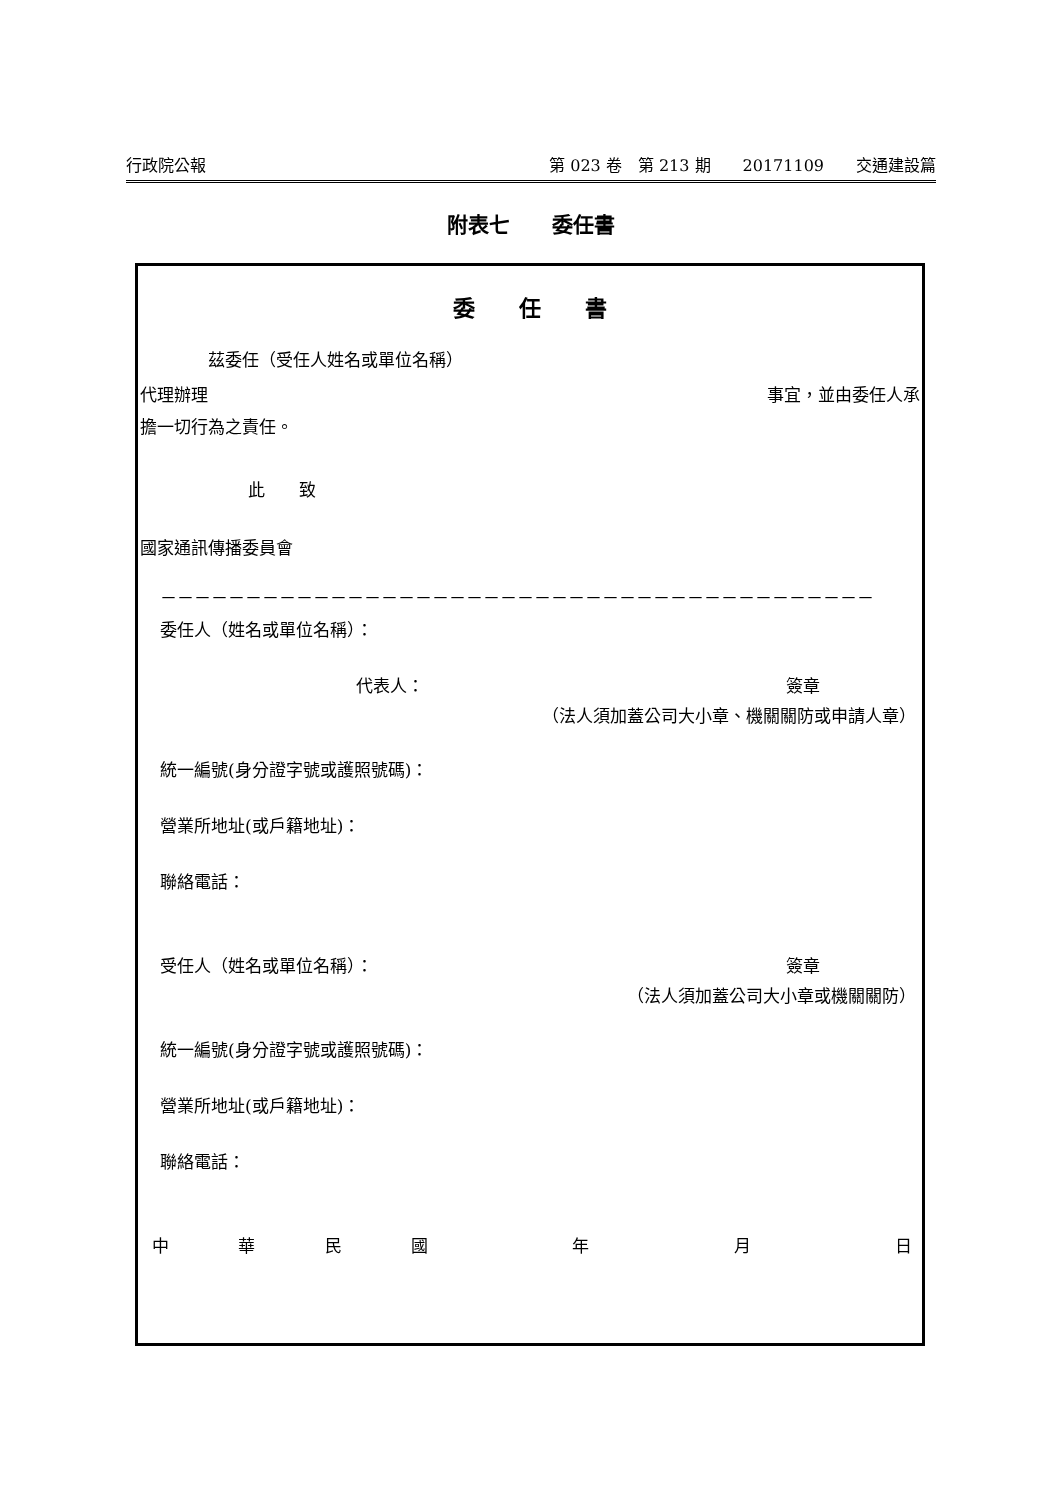行政院公報 第 023 卷　第 213 期　　20171109　　交通建設篇
附表七　　委任書
委　　任　　書
茲委任（受任人姓名或單位名稱）
代理辦理 事宜，並由委任人承
擔一切行為之責任。
此　　致
國家通訊傳播委員會
－－－－－－－－－－－－－－－－－－－－－－－－－－－－－－－－－－－－－－－－－－
委任人（姓名或單位名稱）：
代表人： 簽章
（法人須加蓋公司大小章、機關關防或申請人章）
統一編號(身分證字號或護照號碼)：
營業所地址(或戶籍地址)：
聯絡電話：
受任人（姓名或單位名稱）： 簽章
（法人須加蓋公司大小章或機關關防）
統一編號(身分證字號或護照號碼)：
營業所地址(或戶籍地址)：
聯絡電話：
中 華 民 國 年 月 日